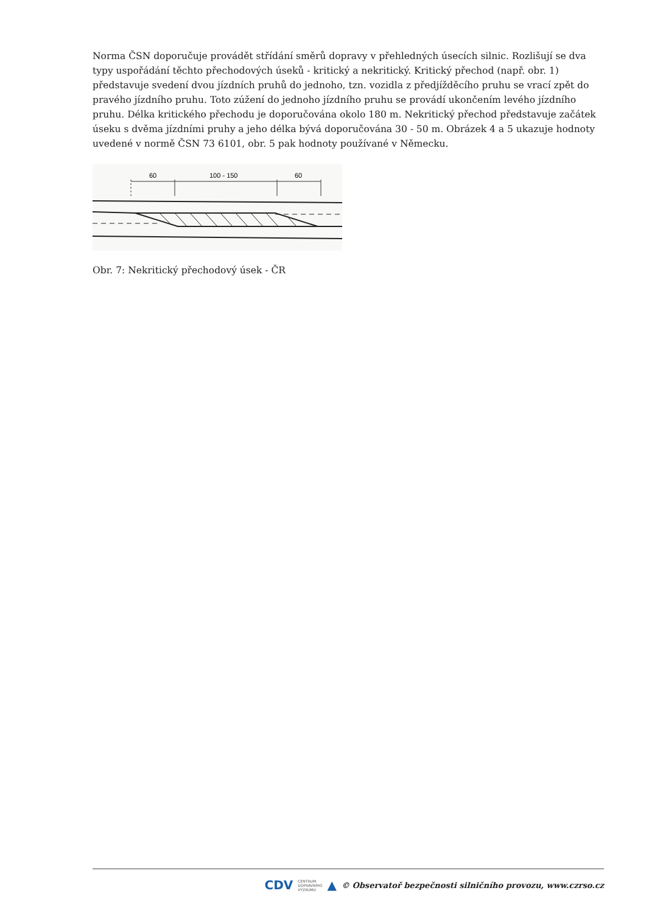Norma ČSN doporučuje provádět střídání směrů dopravy v přehledných úsecích silnic. Rozlišují se dva typy uspořádání těchto přechodových úseků - kritický a nekritický. Kritický přechod (např. obr. 1) představuje svedení dvou jízdních pruhů do jednoho, tzn. vozidla z předjížděcího pruhu se vrací zpět do pravého jízdního pruhu. Toto zúžení do jednoho jízdního pruhu se provádí ukončením levého jízdního pruhu. Délka kritického přechodu je doporučována okolo 180 m. Nekritický přechod představuje začátek úseku s dvěma jízdními pruhy a jeho délka bývá doporučována 30 - 50 m. Obrázek 4 a 5 ukazuje hodnoty uvedené v normě ČSN 73 6101, obr. 5 pak hodnoty používané v Německu.
60
100 - 150
60
Obr. 7: Nekritický přechodový úsek - ČR
CDV CENTRUM
DOPRAVNÍHO
VÝZKUMU ▲ © Observatoř bezpečnosti silničního provozu, www.czrso.cz